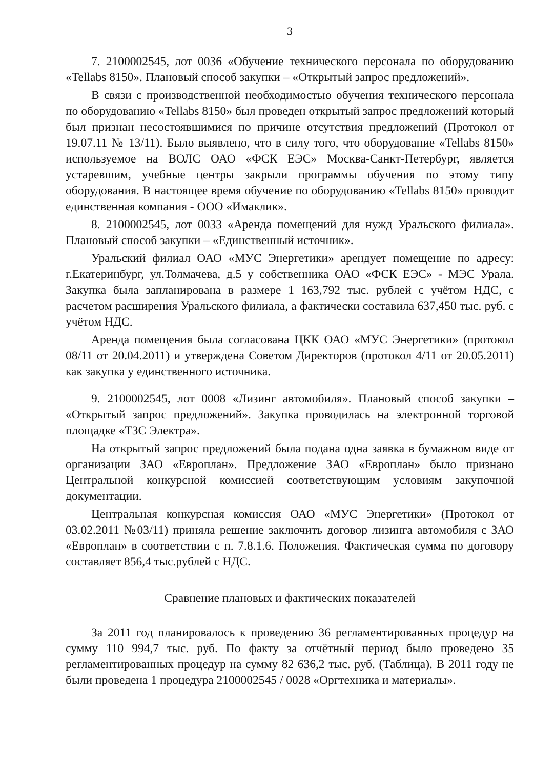3
7. 2100002545, лот 0036 «Обучение технического персонала по оборудованию «Tellabs 8150». Плановый способ закупки – «Открытый запрос предложений».
В связи с производственной необходимостью обучения технического персонала по оборудованию «Tellabs 8150» был проведен открытый запрос предложений который был признан несостоявшимися по причине отсутствия предложений (Протокол от 19.07.11 № 13/11). Было выявлено, что в силу того, что оборудование «Tellabs 8150» используемое на ВОЛС ОАО «ФСК ЕЭС» Москва-Санкт-Петербург, является устаревшим, учебные центры закрыли программы обучения по этому типу оборудования. В настоящее время обучение по оборудованию «Tellabs 8150» проводит единственная компания - ООО «Имаклик».
8. 2100002545, лот 0033 «Аренда помещений для нужд Уральского филиала». Плановый способ закупки – «Единственный источник».
Уральский филиал ОАО «МУС Энергетики» арендует помещение по адресу: г.Екатеринбург, ул.Толмачева, д.5 у собственника ОАО «ФСК ЕЭС» - МЭС Урала. Закупка была запланирована в размере 1 163,792 тыс. рублей с учётом НДС, с расчетом расширения Уральского филиала, а фактически составила 637,450 тыс. руб. с учётом НДС.
Аренда помещения была согласована ЦКК ОАО «МУС Энергетики» (протокол 08/11 от 20.04.2011) и утверждена Советом Директоров (протокол 4/11 от 20.05.2011) как закупка у единственного источника.
9. 2100002545, лот 0008 «Лизинг автомобиля». Плановый способ закупки – «Открытый запрос предложений». Закупка проводилась на электронной торговой площадке «ТЗС Электра».
На открытый запрос предложений была подана одна заявка в бумажном виде от организации ЗАО «Европлан». Предложение ЗАО «Европлан» было признано Центральной конкурсной комиссией соответствующим условиям закупочной документации.
Центральная конкурсная комиссия ОАО «МУС Энергетики» (Протокол от 03.02.2011 №03/11) приняла решение заключить договор лизинга автомобиля с ЗАО «Европлан» в соответствии с п. 7.8.1.6. Положения. Фактическая сумма по договору составляет 856,4 тыс.рублей с НДС.
Сравнение плановых и фактических показателей
За 2011 год планировалось к проведению 36 регламентированных процедур на сумму 110 994,7 тыс. руб. По факту за отчётный период было проведено 35 регламентированных процедур на сумму 82 636,2 тыс. руб. (Таблица). В 2011 году не были проведена 1 процедура 2100002545 / 0028 «Оргтехника и материалы».